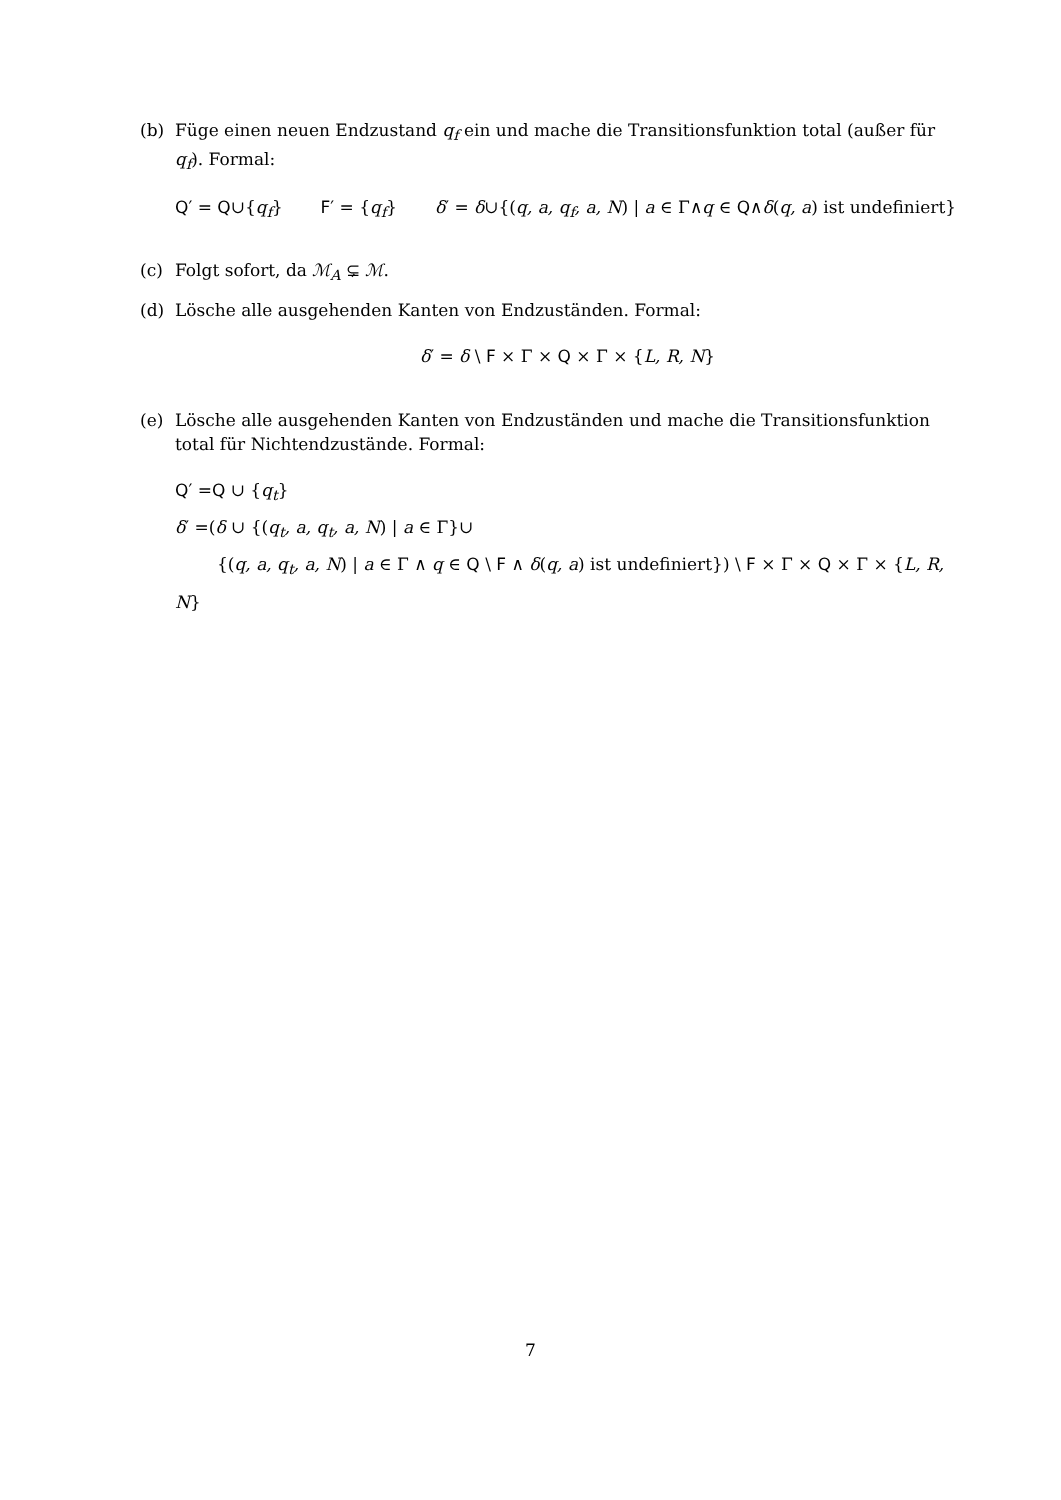(b) Füge einen neuen Endzustand q<sub>f</sub> ein und mache die Transitionsfunktion total (außer für q<sub>f</sub>). Formal:
Q′ = Q∪{q<sub>f</sub>} F′ = {q<sub>f</sub>} δ′ = δ∪{(q, a, q<sub>f</sub>, a, N) | a ∈ Γ∧q ∈ Q∧δ(q, a) ist undefiniert}
(c) Folgt sofort, da ℳ<sub>A</sub> ⊊ ℳ.
(d) Lösche alle ausgehenden Kanten von Endzuständen. Formal:
δ′ = δ \ F × Γ × Q × Γ × {L, R, N}
(e) Lösche alle ausgehenden Kanten von Endzuständen und mache die Transitionsfunktion total für Nichtendzustände. Formal:
Q′ =Q ∪ {q<sub>t</sub>}
δ′ =(δ ∪ {(q<sub>t</sub>, a, q<sub>t</sub>, a, N) | a ∈ Γ}∪
{(q, a, q<sub>t</sub>, a, N) | a ∈ Γ ∧ q ∈ Q \ F ∧ δ(q, a) ist undefiniert}) \ F × Γ × Q × Γ × {L, R, N}
7